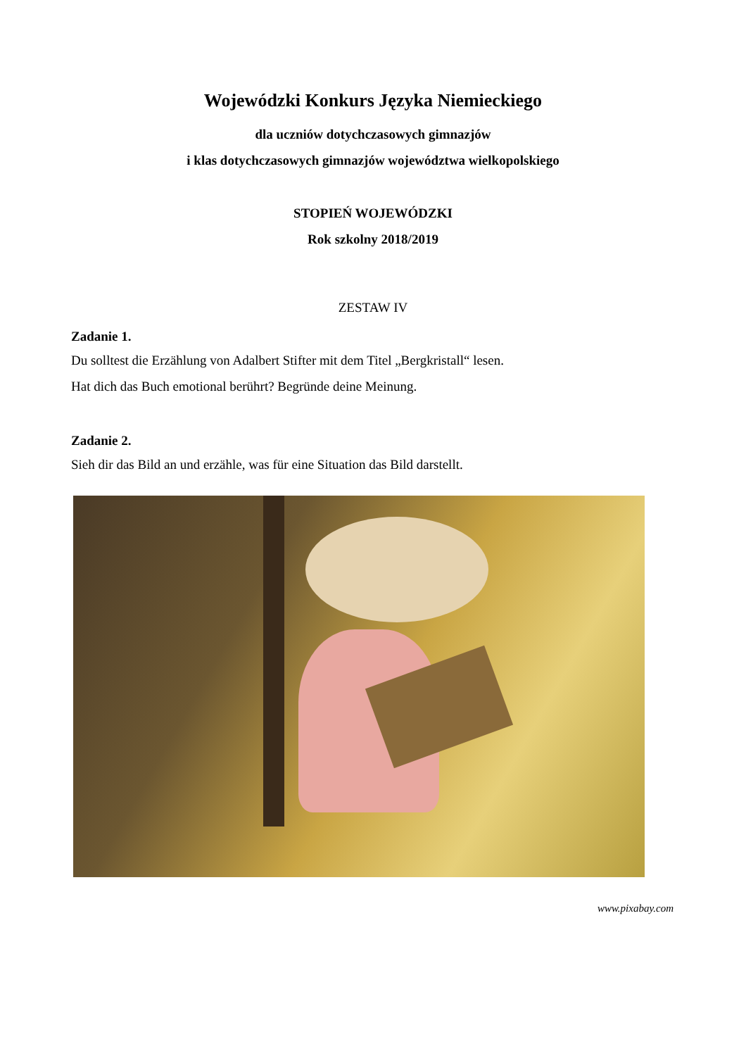Wojewódzki Konkurs Języka Niemieckiego
dla uczniów dotychczasowych gimnazjów
i klas dotychczasowych gimnazjów województwa wielkopolskiego
STOPIEŃ WOJEWÓDZKI
Rok szkolny 2018/2019
ZESTAW IV
Zadanie 1.
Du solltest die Erzählung von Adalbert Stifter mit dem Titel „Bergkristall“ lesen.
Hat dich das Buch emotional berührt? Begründe deine Meinung.
Zadanie 2.
Sieh dir das Bild an und erzähle, was für eine Situation das Bild darstellt.
www.pixabay.com